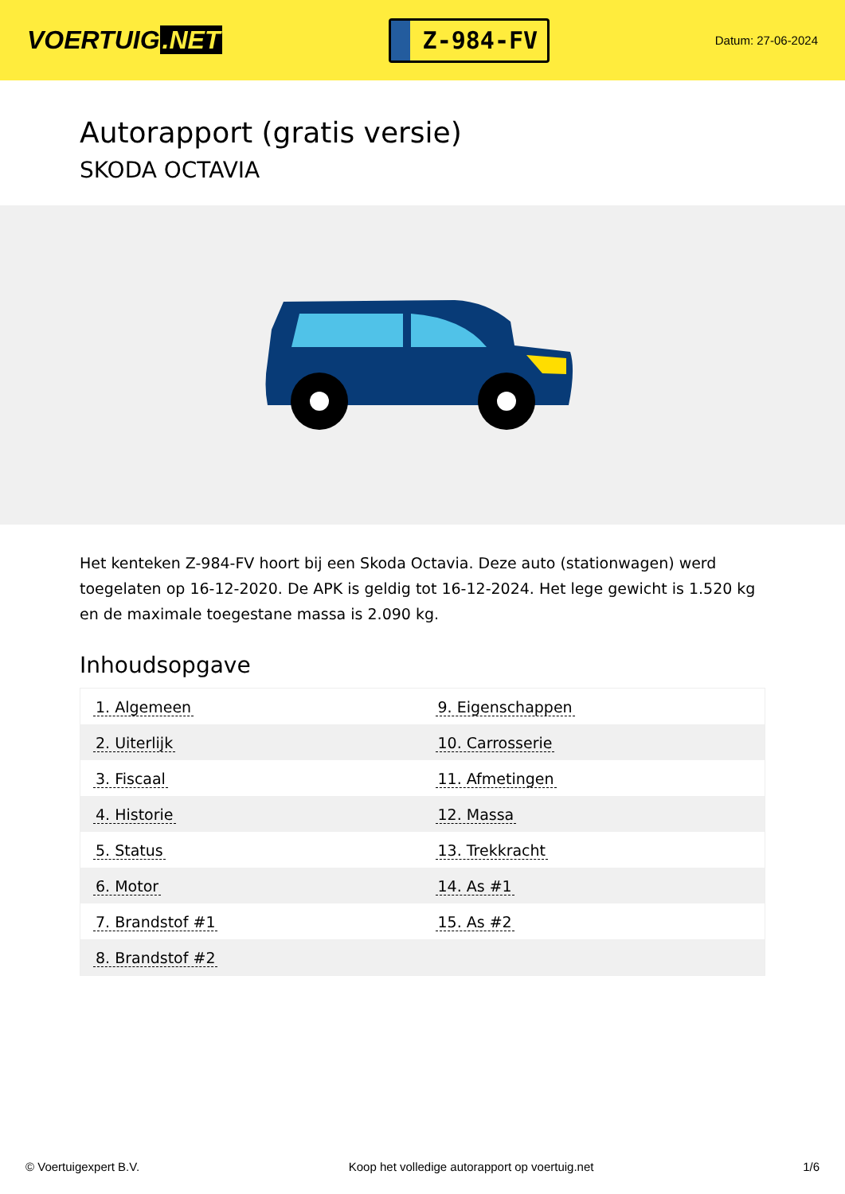VOERTUIG.NET
Z-984-FV
Datum: 27-06-2024
Autorapport (gratis versie)
SKODA OCTAVIA
Het kenteken Z-984-FV hoort bij een Skoda Octavia. Deze auto (stationwagen) werd toegelaten op 16-12-2020. De APK is geldig tot 16-12-2024. Het lege gewicht is 1.520 kg en de maximale toegestane massa is 2.090 kg.
Inhoudsopgave
| 1. Algemeen | 9. Eigenschappen |
| 2. Uiterlijk | 10. Carrosserie |
| 3. Fiscaal | 11. Afmetingen |
| 4. Historie | 12. Massa |
| 5. Status | 13. Trekkracht |
| 6. Motor | 14. As #1 |
| 7. Brandstof #1 | 15. As #2 |
| 8. Brandstof #2 | |
© Voertuigexpert B.V. Koop het volledige autorapport op voertuig.net 1/6